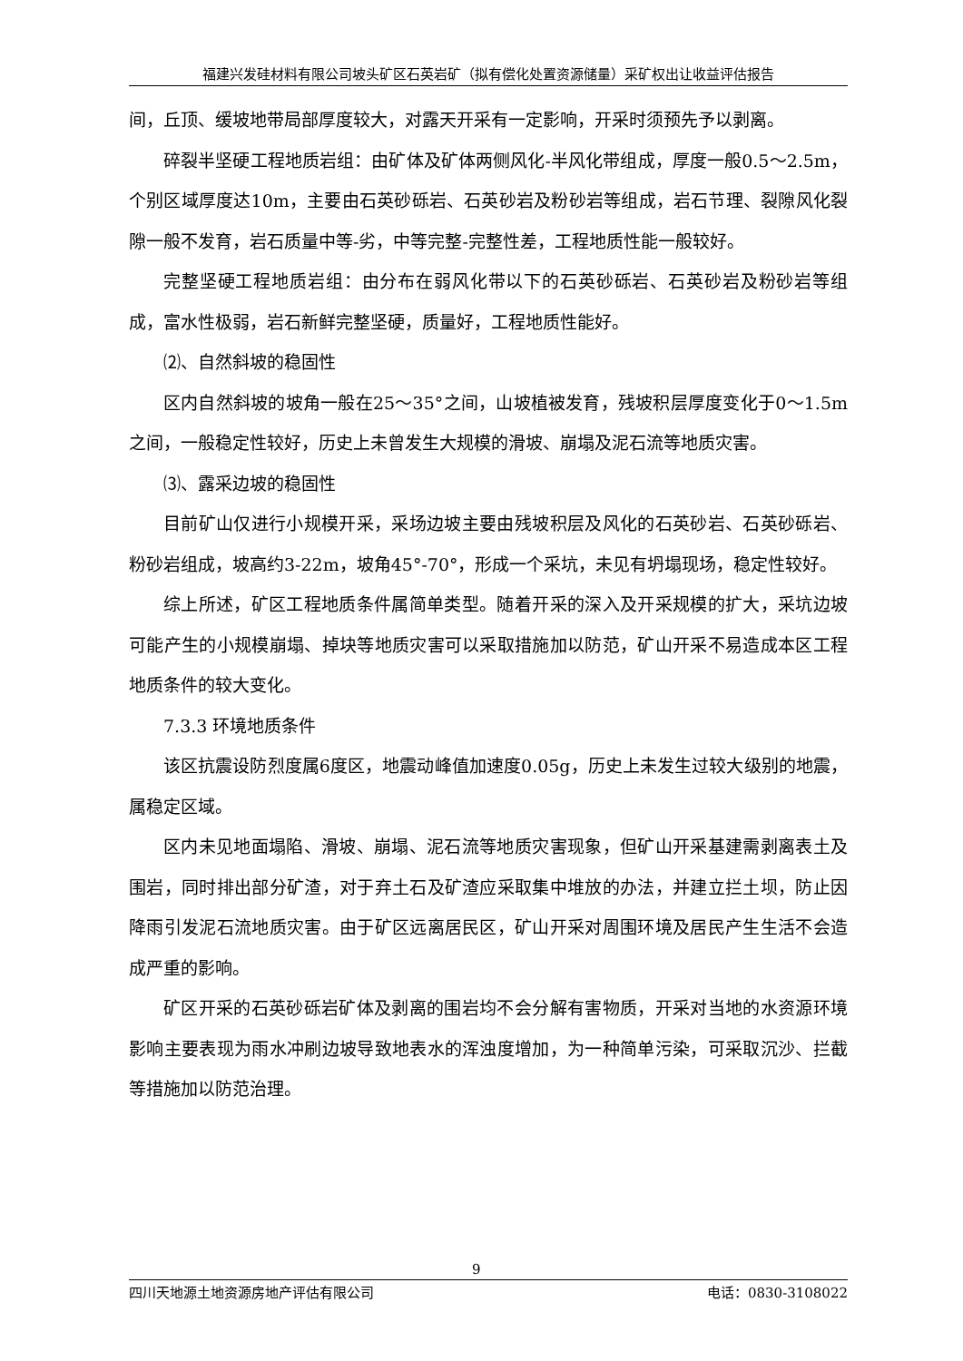福建兴发硅材料有限公司坡头矿区石英岩矿（拟有偿化处置资源储量）采矿权出让收益评估报告
间，丘顶、缓坡地带局部厚度较大，对露天开采有一定影响，开采时须预先予以剥离。
碎裂半坚硬工程地质岩组：由矿体及矿体两侧风化-半风化带组成，厚度一般0.5～2.5m，个别区域厚度达10m，主要由石英砂砾岩、石英砂岩及粉砂岩等组成，岩石节理、裂隙风化裂隙一般不发育，岩石质量中等-劣，中等完整-完整性差，工程地质性能一般较好。
完整坚硬工程地质岩组：由分布在弱风化带以下的石英砂砾岩、石英砂岩及粉砂岩等组成，富水性极弱，岩石新鲜完整坚硬，质量好，工程地质性能好。
⑵、自然斜坡的稳固性
区内自然斜坡的坡角一般在25～35°之间，山坡植被发育，残坡积层厚度变化于0～1.5m之间，一般稳定性较好，历史上未曾发生大规模的滑坡、崩塌及泥石流等地质灾害。
⑶、露采边坡的稳固性
目前矿山仅进行小规模开采，采场边坡主要由残坡积层及风化的石英砂岩、石英砂砾岩、粉砂岩组成，坡高约3-22m，坡角45°-70°，形成一个采坑，未见有坍塌现场，稳定性较好。
综上所述，矿区工程地质条件属简单类型。随着开采的深入及开采规模的扩大，采坑边坡可能产生的小规模崩塌、掉块等地质灾害可以采取措施加以防范，矿山开采不易造成本区工程地质条件的较大变化。
7.3.3 环境地质条件
该区抗震设防烈度属6度区，地震动峰值加速度0.05g，历史上未发生过较大级别的地震，属稳定区域。
区内未见地面塌陷、滑坡、崩塌、泥石流等地质灾害现象，但矿山开采基建需剥离表土及围岩，同时排出部分矿渣，对于弃土石及矿渣应采取集中堆放的办法，并建立拦土坝，防止因降雨引发泥石流地质灾害。由于矿区远离居民区，矿山开采对周围环境及居民产生生活不会造成严重的影响。
矿区开采的石英砂砾岩矿体及剥离的围岩均不会分解有害物质，开采对当地的水资源环境影响主要表现为雨水冲刷边坡导致地表水的浑浊度增加，为一种简单污染，可采取沉沙、拦截等措施加以防范治理。
9
四川天地源土地资源房地产评估有限公司 电话：0830-3108022